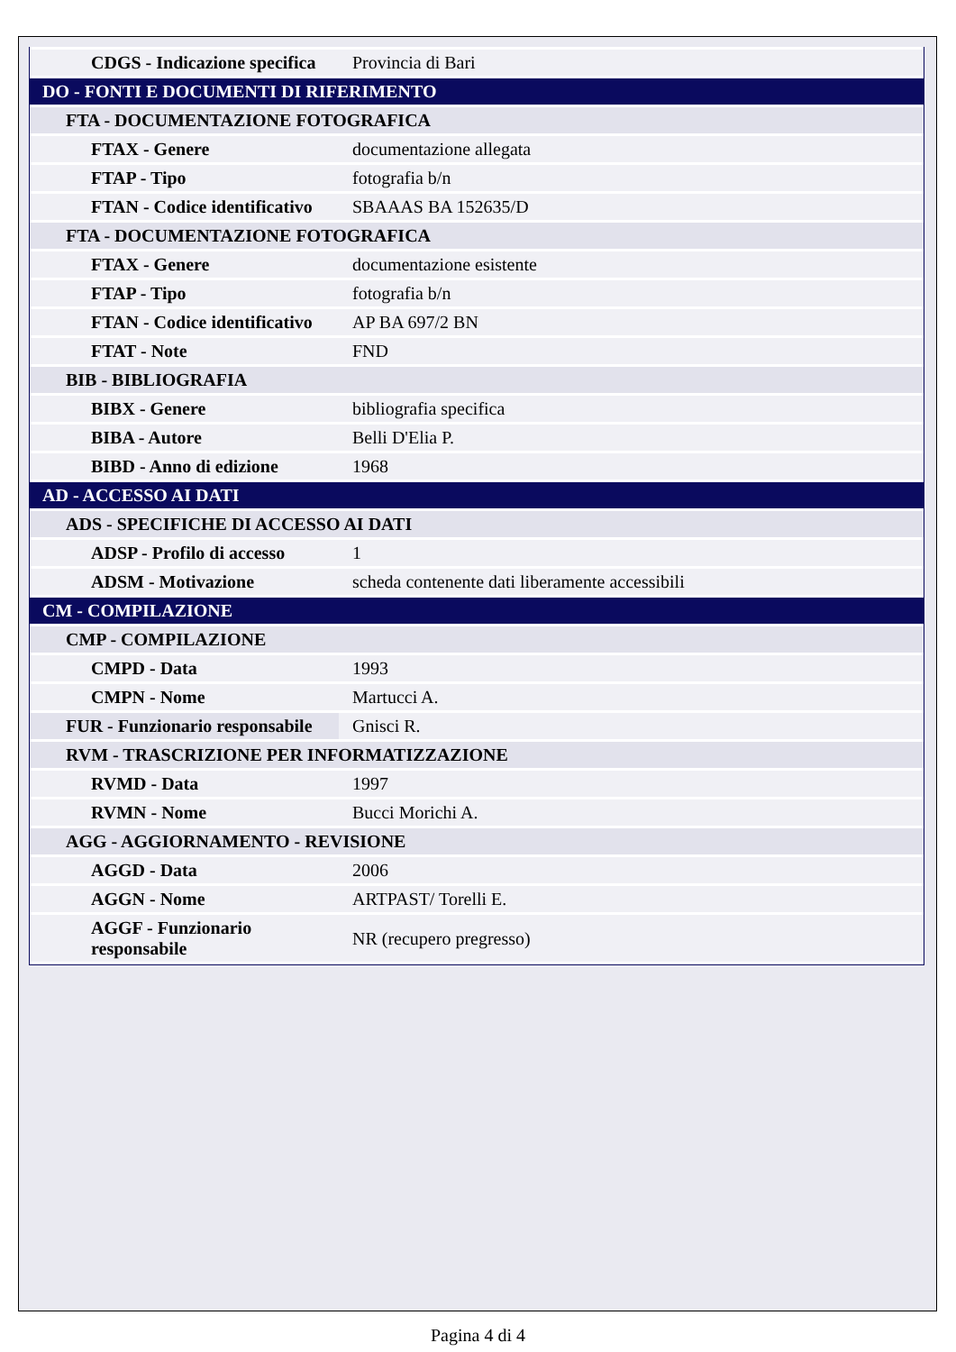| CDGS - Indicazione specifica | Provincia di Bari |
| DO - FONTI E DOCUMENTI DI RIFERIMENTO | |
| FTA - DOCUMENTAZIONE FOTOGRAFICA | |
| FTAX - Genere | documentazione allegata |
| FTAP - Tipo | fotografia b/n |
| FTAN - Codice identificativo | SBAAAS BA 152635/D |
| FTA - DOCUMENTAZIONE FOTOGRAFICA | |
| FTAX - Genere | documentazione esistente |
| FTAP - Tipo | fotografia b/n |
| FTAN - Codice identificativo | AP BA 697/2 BN |
| FTAT - Note | FND |
| BIB - BIBLIOGRAFIA | |
| BIBX - Genere | bibliografia specifica |
| BIBA - Autore | Belli D'Elia P. |
| BIBD - Anno di edizione | 1968 |
| AD - ACCESSO AI DATI | |
| ADS - SPECIFICHE DI ACCESSO AI DATI | |
| ADSP - Profilo di accesso | 1 |
| ADSM - Motivazione | scheda contenente dati liberamente accessibili |
| CM - COMPILAZIONE | |
| CMP - COMPILAZIONE | |
| CMPD - Data | 1993 |
| CMPN - Nome | Martucci A. |
| FUR - Funzionario responsabile | Gnisci R. |
| RVM - TRASCRIZIONE PER INFORMATIZZAZIONE | |
| RVMD - Data | 1997 |
| RVMN - Nome | Bucci Morichi A. |
| AGG - AGGIORNAMENTO - REVISIONE | |
| AGGD - Data | 2006 |
| AGGN - Nome | ARTPAST/ Torelli E. |
| AGGF - Funzionario responsabile | NR (recupero pregresso) |
Pagina 4 di 4